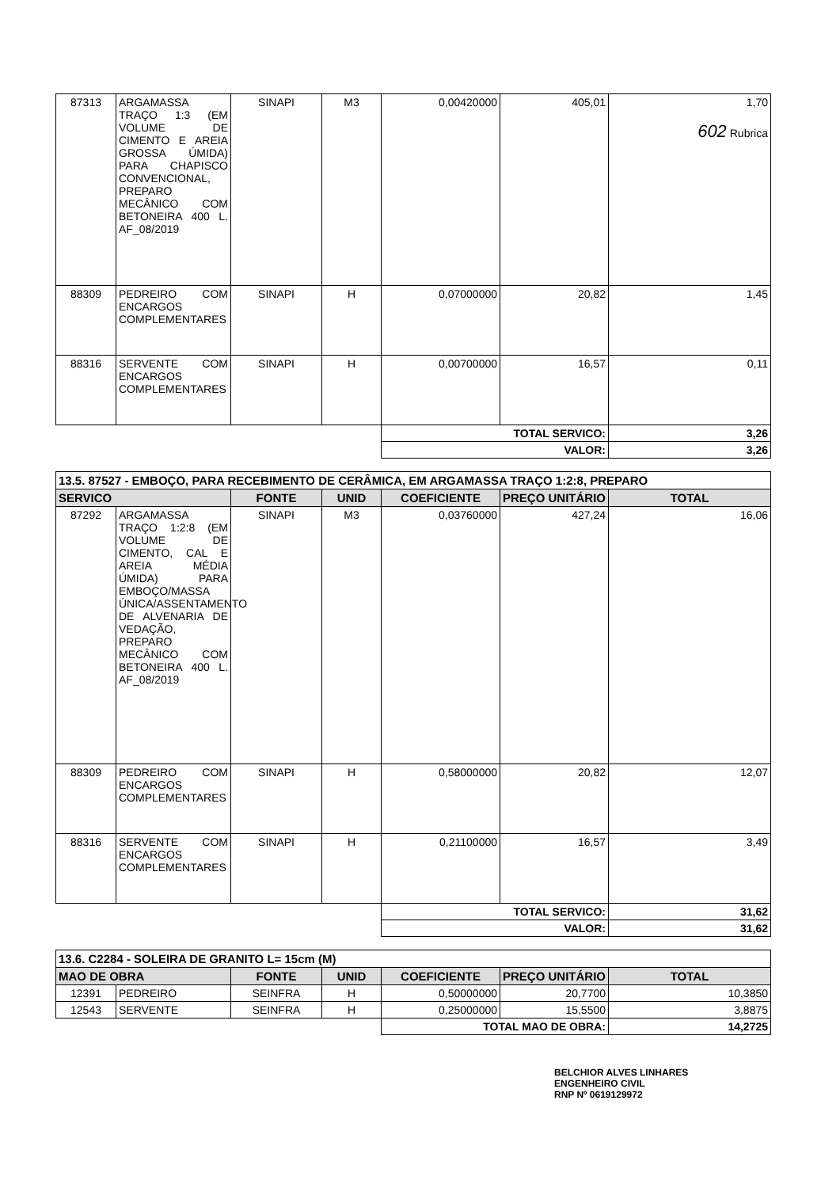| 87313 | ARGAMASSA TRAÇO 1:3 (EM VOLUME DE CIMENTO E AREIA GROSSA ÚMIDA) PARA CHAPISCO CONVENCIONAL, PREPARO MECÂNICO COM BETONEIRA 400 L. AF_08/2019 | SINAPI | M3 | 0,00420000 | 405,01 | 1,70 602 Rubrica |
| 88309 | PEDREIRO COM ENCARGOS COMPLEMENTARES | SINAPI | H | 0,07000000 | 20,82 | 1,45 |
| 88316 | SERVENTE COM ENCARGOS COMPLEMENTARES | SINAPI | H | 0,00700000 | 16,57 | 0,11 |
| | | | | TOTAL SERVICO: | | 3,26 |
| | | | | VALOR: | | 3,26 |
| 13.5. 87527 - EMBOÇO, PARA RECEBIMENTO DE CERÂMICA, EM ARGAMASSA TRAÇO 1:2:8, PREPARO | | | | | | |
| SERVICO | | FONTE | UNID | COEFICIENTE | PREÇO UNITÁRIO | TOTAL |
| 87292 | ARGAMASSA TRAÇO 1:2:8 (EM VOLUME DE CIMENTO, CAL E AREIA MÉDIA ÚMIDA) PARA EMBOÇO/MASSA ÚNICA/ASSENTAMENTO DE ALVENARIA DE VEDAÇÃO, PREPARO MECÂNICO COM BETONEIRA 400 L. AF_08/2019 | SINAPI | M3 | 0,03760000 | 427,24 | 16,06 |
| 88309 | PEDREIRO COM ENCARGOS COMPLEMENTARES | SINAPI | H | 0,58000000 | 20,82 | 12,07 |
| 88316 | SERVENTE COM ENCARGOS COMPLEMENTARES | SINAPI | H | 0,21100000 | 16,57 | 3,49 |
| | | | | TOTAL SERVICO: | | 31,62 |
| | | | | VALOR: | | 31,62 |
| 13.6. C2284 - SOLEIRA DE GRANITO L= 15cm (M) | | | | | | |
| MAO DE OBRA | | FONTE | UNID | COEFICIENTE | PREÇO UNITÁRIO | TOTAL |
| 12391 | PEDREIRO | SEINFRA | H | 0,50000000 | 20,7700 | 10,3850 |
| 12543 | SERVENTE | SEINFRA | H | 0,25000000 | 15,5500 | 3,8875 |
| | | | | TOTAL MAO DE OBRA: | | 14,2725 |
BELCHIOR ALVES LINHARES
ENGENHEIRO CIVIL
RNP Nº 0619129972